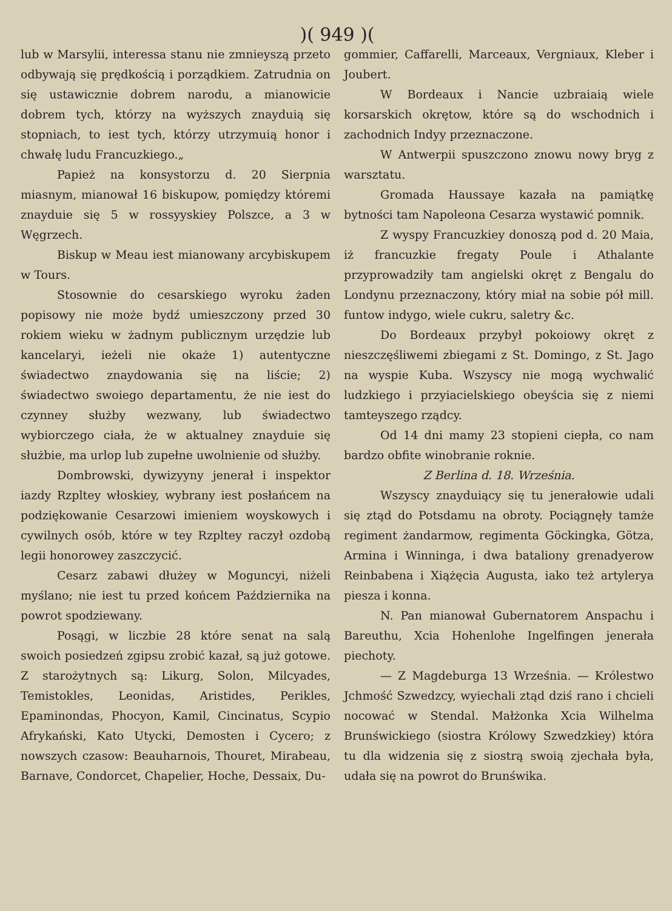)( 949 )(
lub w Marsylii, interessa stanu nie zmnieyszą przeto odbywają się prędkością i porządkiem. Zatrudnia on się ustawicznie dobrem narodu, a mianowicie dobrem tych, którzy na wyższych znayduią się stopniach, to iest tych, którzy utrzymuią honor i chwałę ludu Francuzkiego.„
Papież na konsystorzu d. 20 Sierpnia miasnym, mianował 16 biskupow, pomiędzy któremi znayduie się 5 w rossyyskiey Polszce, a 3 w Węgrzech.
Biskup w Meau iest mianowany arcybiskupem w Tours.
Stosownie do cesarskiego wyroku żaden popisowy nie może bydź umieszczony przed 30 rokiem wieku w żadnym publicznym urzędzie lub kancelaryi, ieżeli nie okaże 1) autentyczne świadectwo znaydowania się na liście; 2) świadectwo swoiego departamentu, że nie iest do czynney służby wezwany, lub świadectwo wybiorczego ciała, że w aktualney znayduie się służbie, ma urlop lub zupełne uwolnienie od służby.
Dombrowski, dywizyyny jenerał i inspektor iazdy Rzpltey włoskiey, wybrany iest posłańcem na podziękowanie Cesarzowi imieniem woyskowych i cywilnych osób, które w tey Rzpltey raczył ozdobą legii honorowey zaszczycić.
Cesarz zabawi dłużey w Moguncyi, niżeli myślano; nie iest tu przed końcem Października na powrot spodziewany.
Posągi, w liczbie 28 które senat na salą swoich posiedzeń zgipsu zrobić kazał, są już gotowe. Z starożytnych są: Likurg, Solon, Milcyades, Temistokles, Leonidas, Aristides, Perikles, Epaminondas, Phocyon, Kamil, Cincinatus, Scypio Afrykański, Kato Utycki, Demosten i Cycero; z nowszych czasow: Beauharnois, Thouret, Mirabeau, Barnave, Condorcet, Chapelier, Hoche, Dessaix, Du-
gommier, Caffarelli, Marceaux, Vergniaux, Kleber i Joubert.
W Bordeaux i Nancie uzbraiaią wiele korsarskich okrętow, które są do wschodnich i zachodnich Indyy przeznaczone.
W Antwerpii spuszczono znowu nowy bryg z warsztatu.
Gromada Haussaye kazała na pamiątkę bytności tam Napoleona Cesarza wystawić pomnik.
Z wyspy Francuzkiey donoszą pod d. 20 Maia, iż francuzkie fregaty Poule i Athalante przyprowadziły tam angielski okręt z Bengalu do Londynu przeznaczony, który miał na sobie pół mill. funtow indygo, wiele cukru, saletry &c.
Do Bordeaux przybył pokoiowy okręt z nieszczęśliwemi zbiegami z St. Domingo, z St. Jago na wyspie Kuba. Wszyscy nie mogą wychwalić ludzkiego i przyiacielskiego obeyścia się z niemi tamteyszego rządcy.
Od 14 dni mamy 23 stopieni ciepła, co nam bardzo obfite winobranie roknie.
Z Berlina d. 18. Września.
Wszyscy znayduiący się tu jenerałowie udali się ztąd do Potsdamu na obroty. Pociągnęły tamże regiment żandarmow, regimenta Göckingka, Götza, Armina i Winninga, i dwa bataliony grenadyerow Reinbabena i Xiążęcia Augusta, iako też artylerya piesza i konna.
N. Pan mianował Gubernatorem Anspachu i Bareuthu, Xcia Hohenlohe Ingelfingen jenerała piechoty.
— Z Magdeburga 13 Września. — Królestwo Jchmość Szwedzcy, wyiechali ztąd dziś rano i chcieli nocować w Stendal. Małżonka Xcia Wilhelma Brunświckiego (siostra Królowy Szwedzkiey) która tu dla widzenia się z siostrą swoią zjechała była, udała się na powrot do Brunświka.